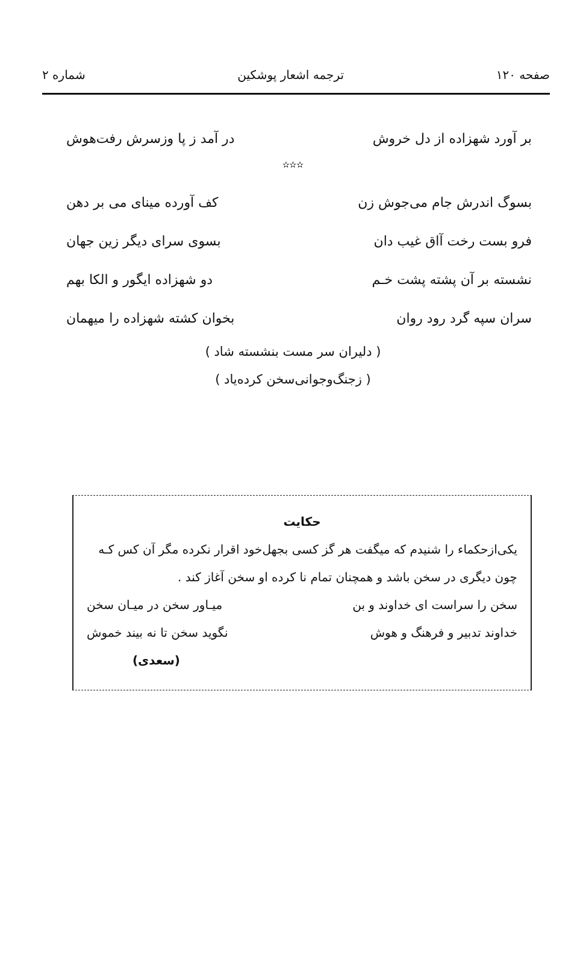صفحه ۱۲۰ ترجمه اشعار پوشکین شماره ۲
بر آورد شهزاده از دل خروش در آمد ز پا وزسرش رفت‌هوش
✫✫✫
بسوگ اندرش جام می‌جوش زن کف آورده مینای می بر دهن
فرو بست رخت آاق غیب دان بسوی سرای دیگر زین جهان
نشسته بر آن پشته پشت خـم دو شهزاده ایگور و الکا بهم
سران سپه گرد رود روان بخوان کشته شهزاده را میهمان
( دلیران سر مست بنشسته شاد )
( زجنگ‌وجوانی‌سخن کرده‌یاد )
حکایت
یکی‌از‌حکماء را شنیدم که میگفت هر گز کسی بجهل‌خود اقرار نکرده مگر آن کس کـه چون دیگری در سخن باشد و همچنان تمام نا کرده او سخن آغاز کند .
سخن را سراست ای خداوند و بن میـاور سخن در میـان سخن
خداوند تدبیر و فرهنگ و هوش نگوید سخن تا نه بیند خموش
(سعدی)